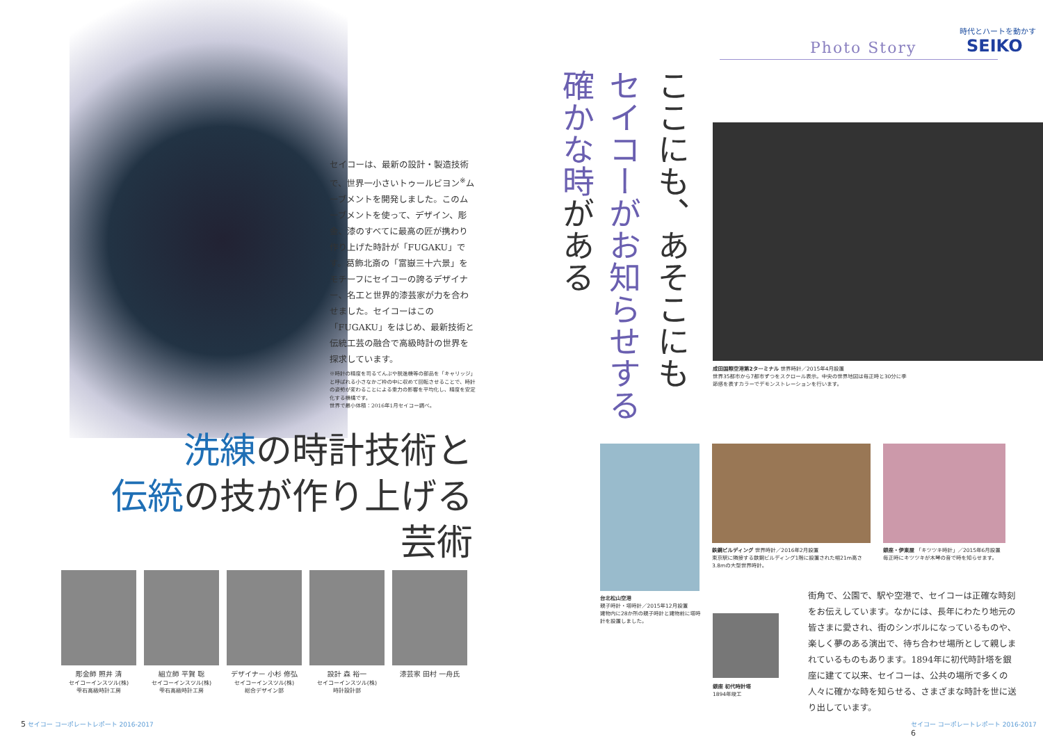セイコーは、最新の設計・製造技術で、世界一小さいトゥールビヨン<sup>※</sup>ムーブメントを開発しました。このムーブメントを使って、デザイン、彫金、漆のすべてに最高の匠が携わり作り上げた時計が「FUGAKU」です。葛飾北斎の「富嶽三十六景」をモチーフにセイコーの誇るデザイナー、名工と世界的漆芸家が力を合わせました。セイコーはこの「FUGAKU」をはじめ、最新技術と伝統工芸の融合で高級時計の世界を探求しています。
※時計の精度を司るてんぷや脱進機等の部品を「キャリッジ」と呼ばれる小さなかご枠の中に収めて回転させることで、時計の姿勢が変わることによる重力の影響を平均化し、精度を安定化する機構です。
世界で最小体積：2016年1月セイコー調べ。
洗練の時計技術と
伝統の技が作り上げる芸術
彫金師 照井 清
セイコーインスツル(株)
雫石高級時計工房
組立師 平賀 聡
セイコーインスツル(株)
雫石高級時計工房
デザイナー 小杉 修弘
セイコーインスツル(株)
総合デザイン部
設計 森 裕一
セイコーインスツル(株)
時計設計部
漆芸家 田村 一舟氏
5 セイコー コーポレートレポート 2016-2017
時代とハートを動かす
SEIKO
Photo Story
ここにも、あそこにも
セイコーがお知らせする
確かな時がある
成田国際空港第2ターミナル 世界時計／2015年4月設置
世界35都市から7都市ずつをスクロール表示。中央の世界地図は毎正時と30分に季節感を表すカラーでデモンストレーションを行います。
台北松山空港
親子時計・塔時計／2015年12月設置
建物内に28か所の親子時計と建物前に塔時計を設置しました。
鉄鋼ビルディング 世界時計／2016年2月設置
東京駅に隣接する鉄鋼ビルディング1階に設置された幅21m高さ3.8mの大型世界時計。
銀座・伊東屋 「キツツキ時計」／2015年6月設置
毎正時にキツツキが木琴の音で時を知らせます。
銀座 初代時計塔
1894年竣工
街角で、公園で、駅や空港で、セイコーは正確な時刻をお伝えしています。なかには、長年にわたり地元の皆さまに愛され、街のシンボルになっているものや、楽しく夢のある演出で、待ち合わせ場所として親しまれているものもあります。1894年に初代時計塔を銀座に建てて以来、セイコーは、公共の場所で多くの人々に確かな時を知らせる、さまざまな時計を世に送り出しています。
セイコー コーポレートレポート 2016-2017 6